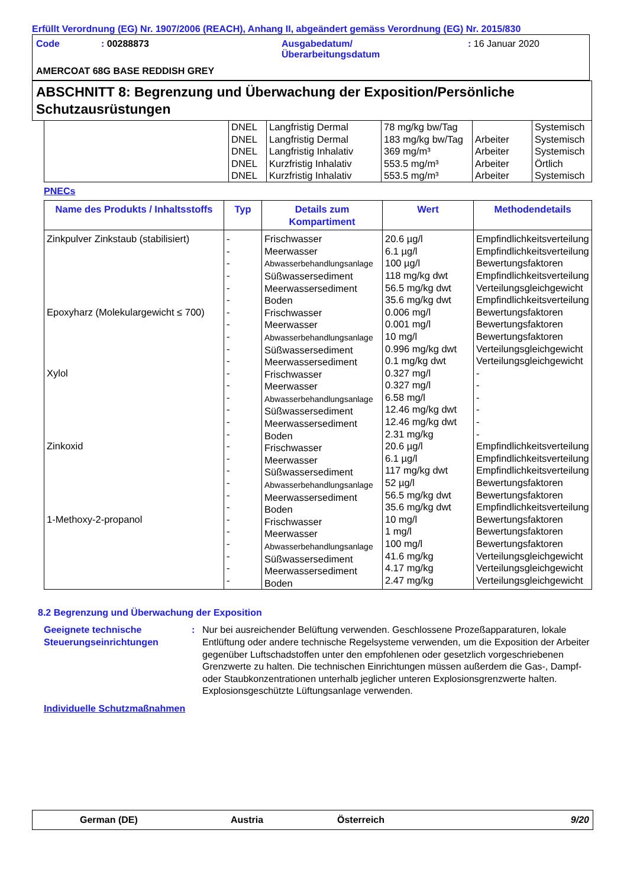Erfüllt Verordnung (EG) Nr. 1907/2006 (REACH), Anhang II, abgeändert gemäss Verordnung (EG) Nr. 2015/830
| Code | : 00288873 | Ausgabedatum/ Überarbeitungsdatum | : 16 Januar 2020 |
AMERCOAT 68G BASE REDDISH GREY
ABSCHNITT 8: Begrenzung und Überwachung der Exposition/Persönliche Schutzausrüstungen
| | DNEL DNEL DNEL DNEL DNEL | Langfristig Dermal Langfristig Dermal Langfristig Inhalativ Kurzfristig Inhalativ Kurzfristig Inhalativ | 78 mg/kg bw/Tag 183 mg/kg bw/Tag 369 mg/m³ 553.5 mg/m³ 553.5 mg/m³ | Arbeiter Arbeiter Arbeiter Arbeiter | Systemisch Systemisch Systemisch Örtlich Systemisch |
PNECs
| Name des Produkts / Inhaltsstoffs | Typ | Details zum Kompartiment | Wert | Methodendetails |
| --- | --- | --- | --- | --- |
| Zinkpulver Zinkstaub (stabilisiert) Epoxyharz (Molekulargewicht ≤ 700) Xylol Zinkoxid 1-Methoxy-2-propanol | - - - - - - - - - - - - - - - - - - - - - - - - - - - - - | Frischwasser Meerwasser Abwasserbehandlungsanlage Süßwassersediment Meerwassersediment Boden Frischwasser Meerwasser Abwasserbehandlungsanlage Süßwassersediment Meerwassersediment Frischwasser Meerwasser Abwasserbehandlungsanlage Süßwassersediment Meerwassersediment Boden Frischwasser Meerwasser Süßwassersediment Abwasserbehandlungsanlage Meerwassersediment Boden Frischwasser Meerwasser Abwasserbehandlungsanlage Süßwassersediment Meerwassersediment Boden | 20.6 µg/l 6.1 µg/l 100 µg/l 118 mg/kg dwt 56.5 mg/kg dwt 35.6 mg/kg dwt 0.006 mg/l 0.001 mg/l 10 mg/l 0.996 mg/kg dwt 0.1 mg/kg dwt 0.327 mg/l 0.327 mg/l 6.58 mg/l 12.46 mg/kg dwt 12.46 mg/kg dwt 2.31 mg/kg 20.6 µg/l 6.1 µg/l 117 mg/kg dwt 52 µg/l 56.5 mg/kg dwt 35.6 mg/kg dwt 10 mg/l 1 mg/l 100 mg/l 41.6 mg/kg 4.17 mg/kg 2.47 mg/kg | Empfindlichkeitsverteilung Empfindlichkeitsverteilung Bewertungsfaktoren Empfindlichkeitsverteilung Verteilungsgleichgewicht Empfindlichkeitsverteilung Bewertungsfaktoren Bewertungsfaktoren Bewertungsfaktoren Verteilungsgleichgewicht Verteilungsgleichgewicht - - - - - - Empfindlichkeitsverteilung Empfindlichkeitsverteilung Empfindlichkeitsverteilung Bewertungsfaktoren Bewertungsfaktoren Empfindlichkeitsverteilung Bewertungsfaktoren Bewertungsfaktoren Bewertungsfaktoren Verteilungsgleichgewicht Verteilungsgleichgewicht Verteilungsgleichgewicht |
8.2 Begrenzung und Überwachung der Exposition
Geeignete technische Steuerungseinrichtungen
: Nur bei ausreichender Belüftung verwenden. Geschlossene Prozeßapparaturen, lokale Entlüftung oder andere technische Regelsysteme verwenden, um die Exposition der Arbeiter gegenüber Luftschadstoffen unter den empfohlenen oder gesetzlich vorgeschriebenen Grenzwerte zu halten. Die technischen Einrichtungen müssen außerdem die Gas-, Dampf- oder Staubkonzentrationen unterhalb jeglicher unteren Explosionsgrenzwerte halten. Explosionsgeschützte Lüftungsanlage verwenden.
Individuelle Schutzmaßnahmen
German (DE) Austria Österreich 9/20